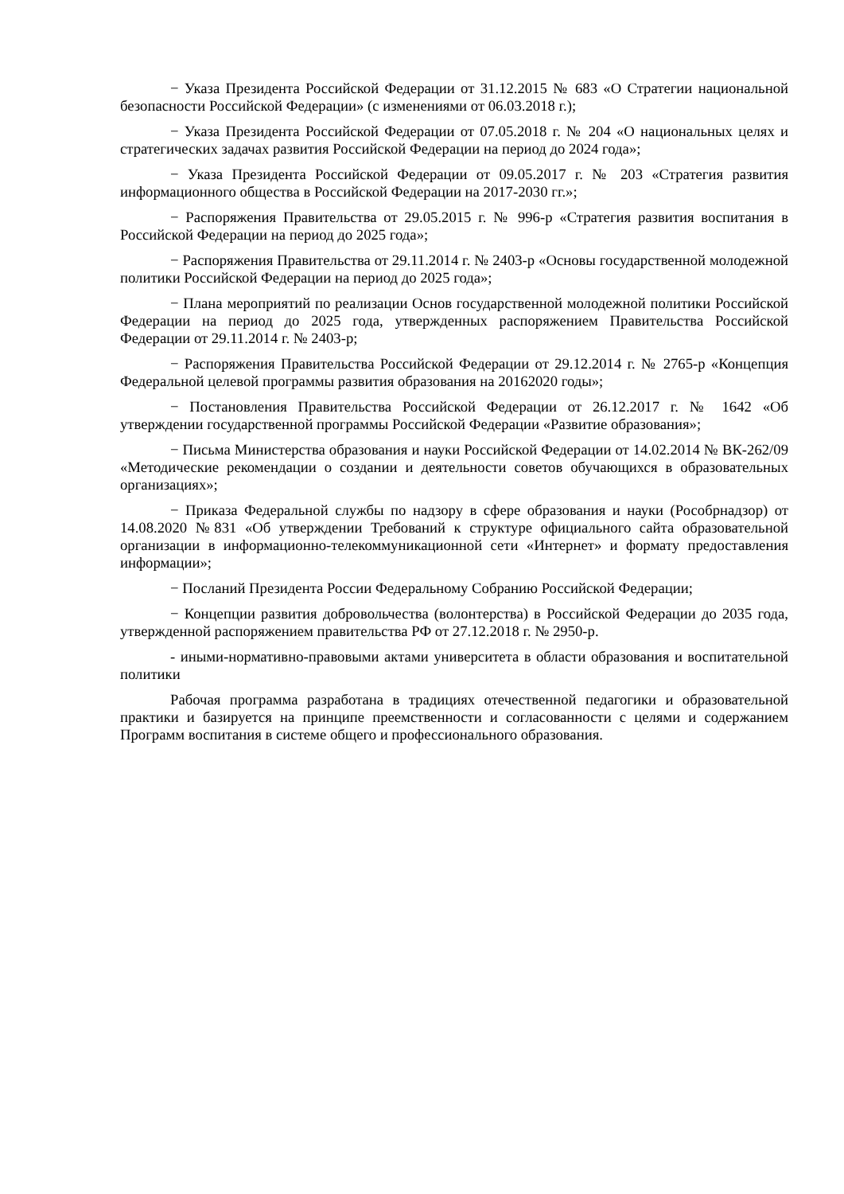− Указа Президента Российской Федерации от 31.12.2015 № 683 «О Стратегии национальной безопасности Российской Федерации» (с изменениями от 06.03.2018 г.);
− Указа Президента Российской Федерации от 07.05.2018 г. № 204 «О национальных целях и стратегических задачах развития Российской Федерации на период до 2024 года»;
− Указа Президента Российской Федерации от 09.05.2017 г. № 203 «Стратегия развития информационного общества в Российской Федерации на 2017-2030 гг.»;
− Распоряжения Правительства от 29.05.2015 г. № 996-р «Стратегия развития воспитания в Российской Федерации на период до 2025 года»;
− Распоряжения Правительства от 29.11.2014 г. № 2403-р «Основы государственной молодежной политики Российской Федерации на период до 2025 года»;
− Плана мероприятий по реализации Основ государственной молодежной политики Российской Федерации на период до 2025 года, утвержденных распоряжением Правительства Российской Федерации от 29.11.2014 г. № 2403-р;
− Распоряжения Правительства Российской Федерации от 29.12.2014 г. № 2765-р «Концепция Федеральной целевой программы развития образования на 20162020 годы»;
− Постановления Правительства Российской Федерации от 26.12.2017 г. № 1642 «Об утверждении государственной программы Российской Федерации «Развитие образования»;
− Письма Министерства образования и науки Российской Федерации от 14.02.2014 № ВК-262/09 «Методические рекомендации о создании и деятельности советов обучающихся в образовательных организациях»;
− Приказа Федеральной службы по надзору в сфере образования и науки (Рособрнадзор) от 14.08.2020 №831 «Об утверждении Требований к структуре официального сайта образовательной организации в информационно-телекоммуникационной сети «Интернет» и формату предоставления информации»;
− Посланий Президента России Федеральному Собранию Российской Федерации;
− Концепции развития добровольчества (волонтерства) в Российской Федерации до 2035 года, утвержденной распоряжением правительства РФ от 27.12.2018 г. № 2950-р.
- иными-нормативно-правовыми актами университета в области образования и воспитательной политики
Рабочая программа разработана в традициях отечественной педагогики и образовательной практики и базируется на принципе преемственности и согласованности с целями и содержанием Программ воспитания в системе общего и профессионального образования.